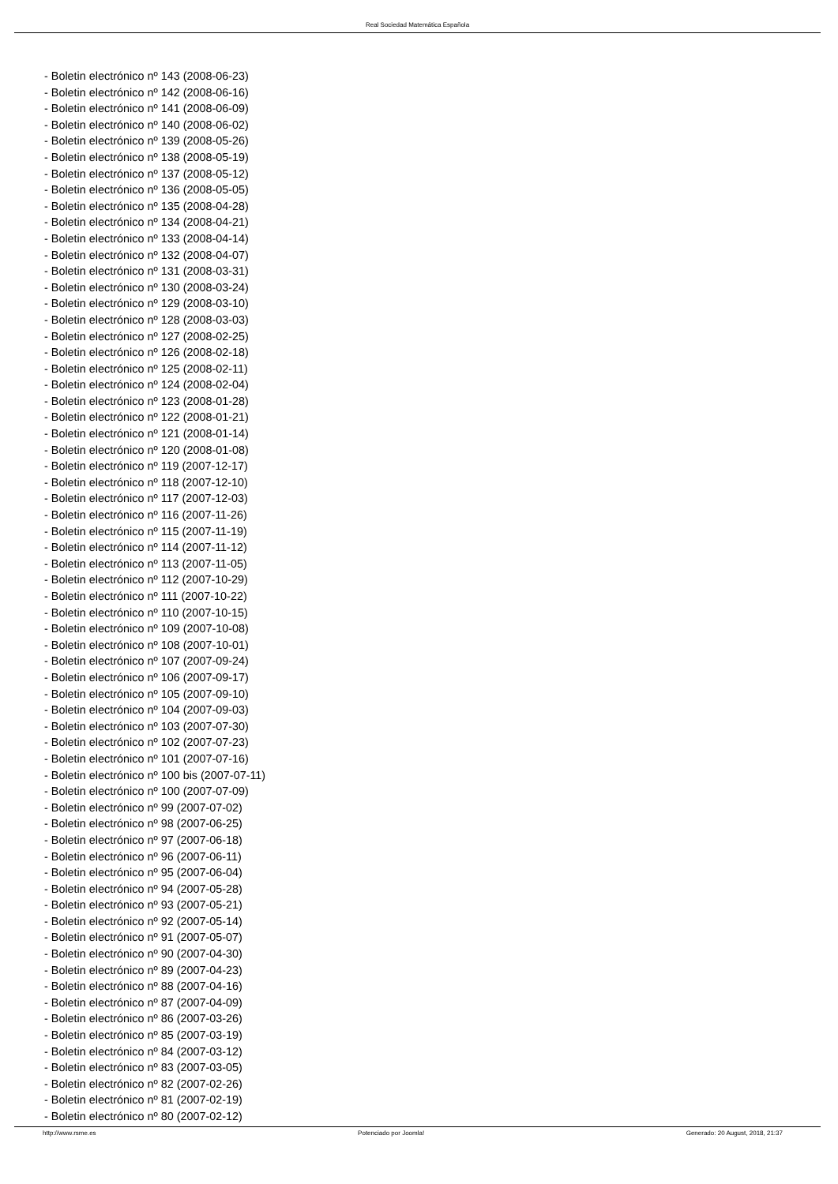Real Sociedad Matemática Española
- Boletin electrónico nº 143 (2008-06-23)
- Boletin electrónico nº 142 (2008-06-16)
- Boletin electrónico nº 141 (2008-06-09)
- Boletin electrónico nº 140 (2008-06-02)
- Boletin electrónico nº 139 (2008-05-26)
- Boletin electrónico nº 138 (2008-05-19)
- Boletin electrónico nº 137 (2008-05-12)
- Boletin electrónico nº 136 (2008-05-05)
- Boletin electrónico nº 135 (2008-04-28)
- Boletin electrónico nº 134 (2008-04-21)
- Boletin electrónico nº 133 (2008-04-14)
- Boletin electrónico nº 132 (2008-04-07)
- Boletin electrónico nº 131 (2008-03-31)
- Boletin electrónico nº 130 (2008-03-24)
- Boletin electrónico nº 129 (2008-03-10)
- Boletin electrónico nº 128 (2008-03-03)
- Boletin electrónico nº 127 (2008-02-25)
- Boletin electrónico nº 126 (2008-02-18)
- Boletin electrónico nº 125 (2008-02-11)
- Boletin electrónico nº 124 (2008-02-04)
- Boletin electrónico nº 123 (2008-01-28)
- Boletin electrónico nº 122 (2008-01-21)
- Boletin electrónico nº 121 (2008-01-14)
- Boletin electrónico nº 120 (2008-01-08)
- Boletin electrónico nº 119 (2007-12-17)
- Boletin electrónico nº 118 (2007-12-10)
- Boletin electrónico nº 117 (2007-12-03)
- Boletin electrónico nº 116 (2007-11-26)
- Boletin electrónico nº 115 (2007-11-19)
- Boletin electrónico nº 114 (2007-11-12)
- Boletin electrónico nº 113 (2007-11-05)
- Boletin electrónico nº 112 (2007-10-29)
- Boletin electrónico nº 111 (2007-10-22)
- Boletin electrónico nº 110 (2007-10-15)
- Boletin electrónico nº 109 (2007-10-08)
- Boletin electrónico nº 108 (2007-10-01)
- Boletin electrónico nº 107 (2007-09-24)
- Boletin electrónico nº 106 (2007-09-17)
- Boletin electrónico nº 105 (2007-09-10)
- Boletin electrónico nº 104 (2007-09-03)
- Boletin electrónico nº 103 (2007-07-30)
- Boletin electrónico nº 102 (2007-07-23)
- Boletin electrónico nº 101 (2007-07-16)
- Boletin electrónico nº 100 bis (2007-07-11)
- Boletin electrónico nº 100 (2007-07-09)
- Boletin electrónico nº 99 (2007-07-02)
- Boletin electrónico nº 98 (2007-06-25)
- Boletin electrónico nº 97 (2007-06-18)
- Boletin electrónico nº 96 (2007-06-11)
- Boletin electrónico nº 95 (2007-06-04)
- Boletin electrónico nº 94 (2007-05-28)
- Boletin electrónico nº 93 (2007-05-21)
- Boletin electrónico nº 92 (2007-05-14)
- Boletin electrónico nº 91 (2007-05-07)
- Boletin electrónico nº 90 (2007-04-30)
- Boletin electrónico nº 89 (2007-04-23)
- Boletin electrónico nº 88 (2007-04-16)
- Boletin electrónico nº 87 (2007-04-09)
- Boletin electrónico nº 86 (2007-03-26)
- Boletin electrónico nº 85 (2007-03-19)
- Boletin electrónico nº 84 (2007-03-12)
- Boletin electrónico nº 83 (2007-03-05)
- Boletin electrónico nº 82 (2007-02-26)
- Boletin electrónico nº 81 (2007-02-19)
- Boletin electrónico nº 80 (2007-02-12)
http://www.rsme.es Potenciado por Joomla! Generado: 20 August, 2018, 21:37